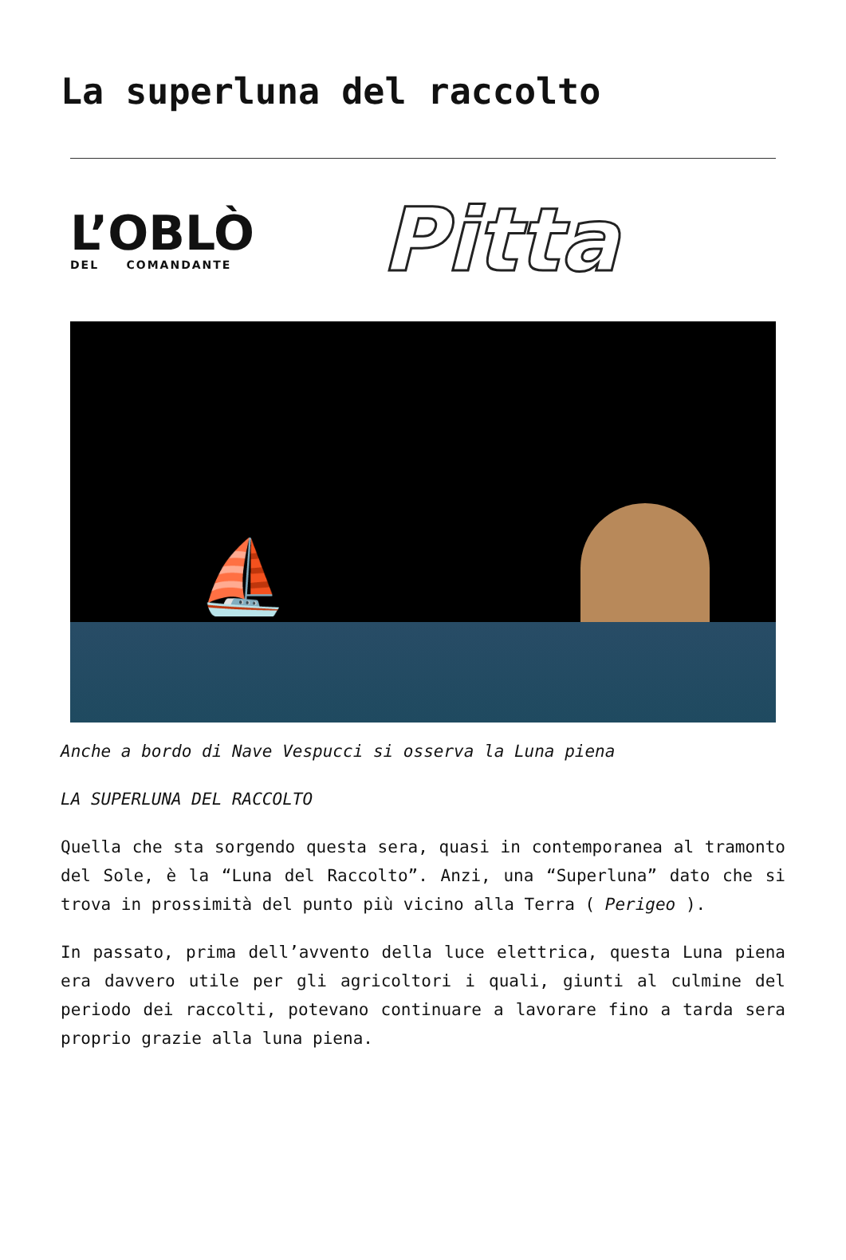La superluna del raccolto
L’OBLÒ
DEL COMANDANTE
Pitta
⛵
Anche a bordo di Nave Vespucci si osserva la Luna piena
LA SUPERLUNA DEL RACCOLTO
Quella che sta sorgendo questa sera, quasi in contemporanea al tramonto del Sole, è la “Luna del Raccolto”. Anzi, una “Superluna” dato che si trova in prossimità del punto più vicino alla Terra ( Perigeo ).
In passato, prima dell’avvento della luce elettrica, questa Luna piena era davvero utile per gli agricoltori i quali, giunti al culmine del periodo dei raccolti, potevano continuare a lavorare fino a tarda sera proprio grazie alla luna piena.